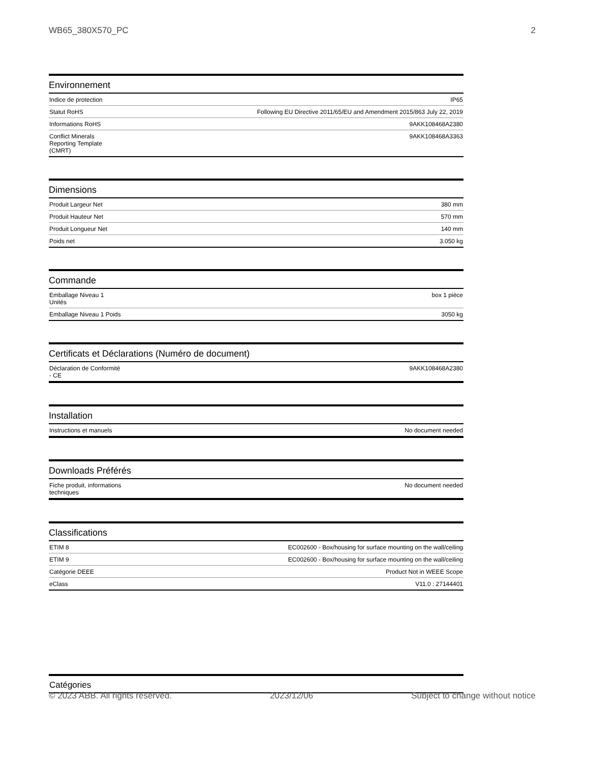WB65_380X570_PC 2
Environnement
| Indice de protection | IP65 |
| Statut RoHS | Following EU Directive 2011/65/EU and Amendment 2015/863 July 22, 2019 |
| Informations RoHS | 9AKK108468A2380 |
| Conflict Minerals Reporting Template (CMRT) | 9AKK108468A3363 |
Dimensions
| Produit Largeur Net | 380 mm |
| Produit Hauteur Net | 570 mm |
| Produit Longueur Net | 140 mm |
| Poids net | 3.050 kg |
Commande
| Emballage Niveau 1 Unités | box 1 pièce |
| Emballage Niveau 1 Poids | 3050 kg |
Certificats et Déclarations (Numéro de document)
| Déclaration de Conformité - CE | 9AKK108468A2380 |
Installation
| Instructions et manuels | No document needed |
Downloads Préférés
| Fiche produit, informations techniques | No document needed |
Classifications
| ETIM 8 | EC002600 - Box/housing for surface mounting on the wall/ceiling |
| ETIM 9 | EC002600 - Box/housing for surface mounting on the wall/ceiling |
| Catégorie DEEE | Product Not in WEEE Scope |
| eClass | V11.0 : 27144401 |
Catégories
© 2023 ABB. All rights reserved. 2023/12/06 Subject to change without notice